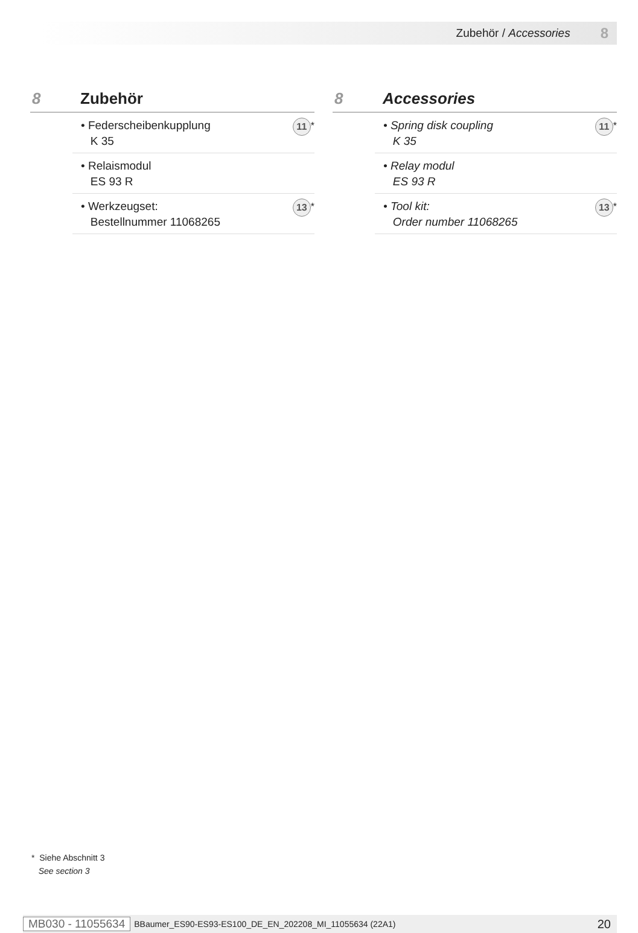Zubehör / Accessories 8
8 Zubehör
• Federscheibenkupplung
K 35 11<sup>*</sup>
• Relaismodul
ES 93 R
• Werkzeugset:
Bestellnummer 11068265 13<sup>*</sup>
8 Accessories
• Spring disk coupling
K 35 11<sup>*</sup>
• Relay modul
ES 93 R
• Tool kit:
Order number 11068265 13<sup>*</sup>
* Siehe Abschnitt 3
See section 3
MB030 - 11055634 BBaumer_ES90-ES93-ES100_DE_EN_202208_MI_11055634 (22A1) 20